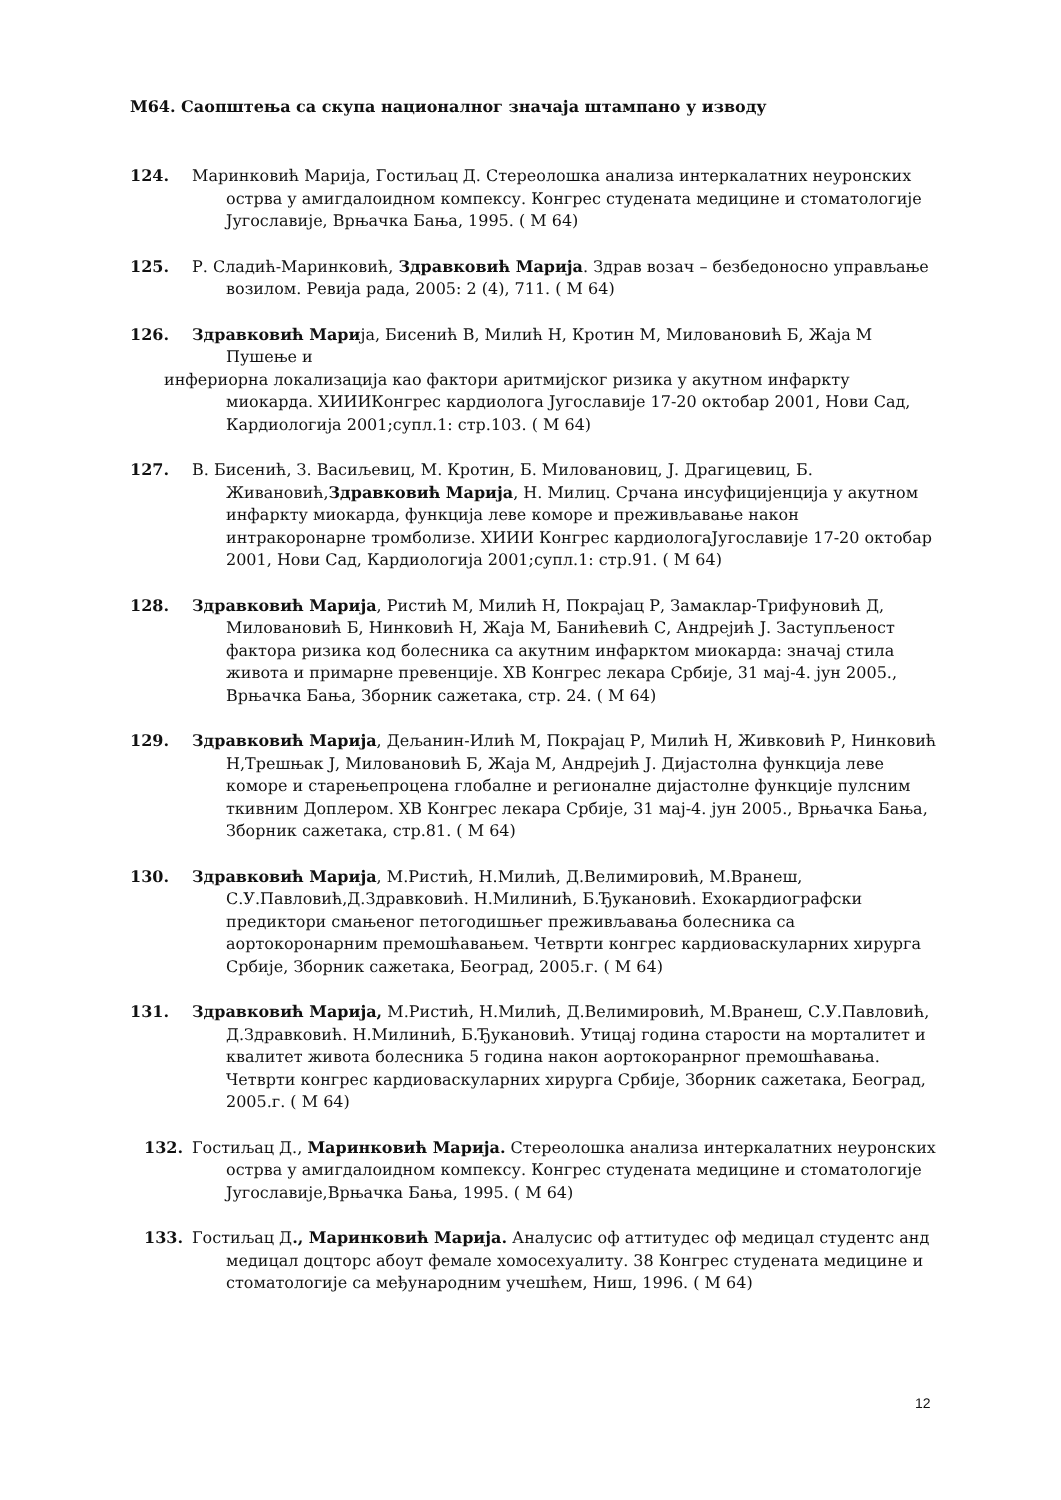М64. Саопштења са скупа националног значаја штампано у изводу
124. Маринковић Марија, Гостиљац Д. Стереолошка анализа интеркалатних неуронских острва у амигдалоидном компексу. Конгрес студената медицине и стоматологије Југославије, Врњачка Бања, 1995. ( М 64)
125. Р. Сладић-Маринковић, Здравковић Марија. Здрав возач – безбедоносно управљање возилом. Ревија рада, 2005: 2 (4), 711. ( М 64)
126. Здравковић Марија, Бисенић В, Милић Н, Кротин М, Миловановић Б, Жаја М Пушење и
инфериорна локализација као фактори аритмијског ризика у акутном инфаркту миокарда. ХИИИКонгрес кардиолога Југославије 17-20 октобар 2001, Нови Сад, Кардиологија 2001;супл.1: стр.103. ( М 64)
127. В. Бисенић, З. Васиљевиц, М. Кротин, Б. Миловановиц, Ј. Драгицевиц, Б. Живановић,Здравковић Марија, Н. Милиц. Срчана инсуфицијенција у акутном инфаркту миокарда, функција леве коморе и преживљавање након интракоронарне тромболизе. ХИИИ Конгрес кардиологаЈугославије 17-20 октобар 2001, Нови Сад, Кардиологија 2001;супл.1: стр.91. ( М 64)
128. Здравковић Марија, Ристић М, Милић Н, Покрајац Р, Замаклар-Трифуновић Д, Миловановић Б, Нинковић Н, Жаја М, Банићевић С, Андрејић Ј. Заступљеност фактора ризика код болесника са акутним инфарктом миокарда: значај стила живота и примарне превенције. ХВ Конгрес лекара Србије, 31 мај-4. јун 2005., Врњачка Бања, Зборник сажетака, стр. 24. ( М 64)
129. Здравковић Марија, Дељанин-Илић М, Покрајац Р, Милић Н, Живковић Р, Нинковић Н,Трешњак Ј, Миловановић Б, Жаја М, Андрејић Ј. Дијастолна функција леве коморе и старењепроцена глобалне и регионалне дијастолне функције пулсним ткивним Доплером. ХВ Конгрес лекара Србије, 31 мај-4. јун 2005., Врњачка Бања, Зборник сажетака, стр.81. ( М 64)
130. Здравковић Марија, М.Ристић, Н.Милић, Д.Велимировић, М.Вранеш, С.У.Павловић,Д.Здравковић. Н.Милинић, Б.Ђукановић. Ехокардиографски предиктори смањеног петогодишњег преживљавања болесника са аортокоронарним премошћавањем. Четврти конгрес кардиоваскуларних хирурга Србије, Зборник сажетака, Београд, 2005.г. ( М 64)
131. Здравковић Марија, М.Ристић, Н.Милић, Д.Велимировић, М.Вранеш, С.У.Павловић, Д.Здравковић. Н.Милинић, Б.Ђукановић. Утицај година старости на морталитет и квалитет живота болесника 5 година након аортокоранрног премошћавања. Четврти конгрес кардиоваскуларних хирурга Србије, Зборник сажетака, Београд, 2005.г. ( М 64)
132. Гостиљац Д., Маринковић Марија. Стереолошка анализа интеркалатних неуронских острва у амигдалоидном компексу. Конгрес студената медицине и стоматологије Југославије,Врњачка Бања, 1995. ( М 64)
133. Гостиљац Д., Маринковић Марија. Аналусис оф аттитудес оф медицал студентс анд медицал доцторс абоут фемале хомосехуалиту. 38 Конгрес студената медицине и стоматологије са међународним учешћем, Ниш, 1996. ( М 64)
12